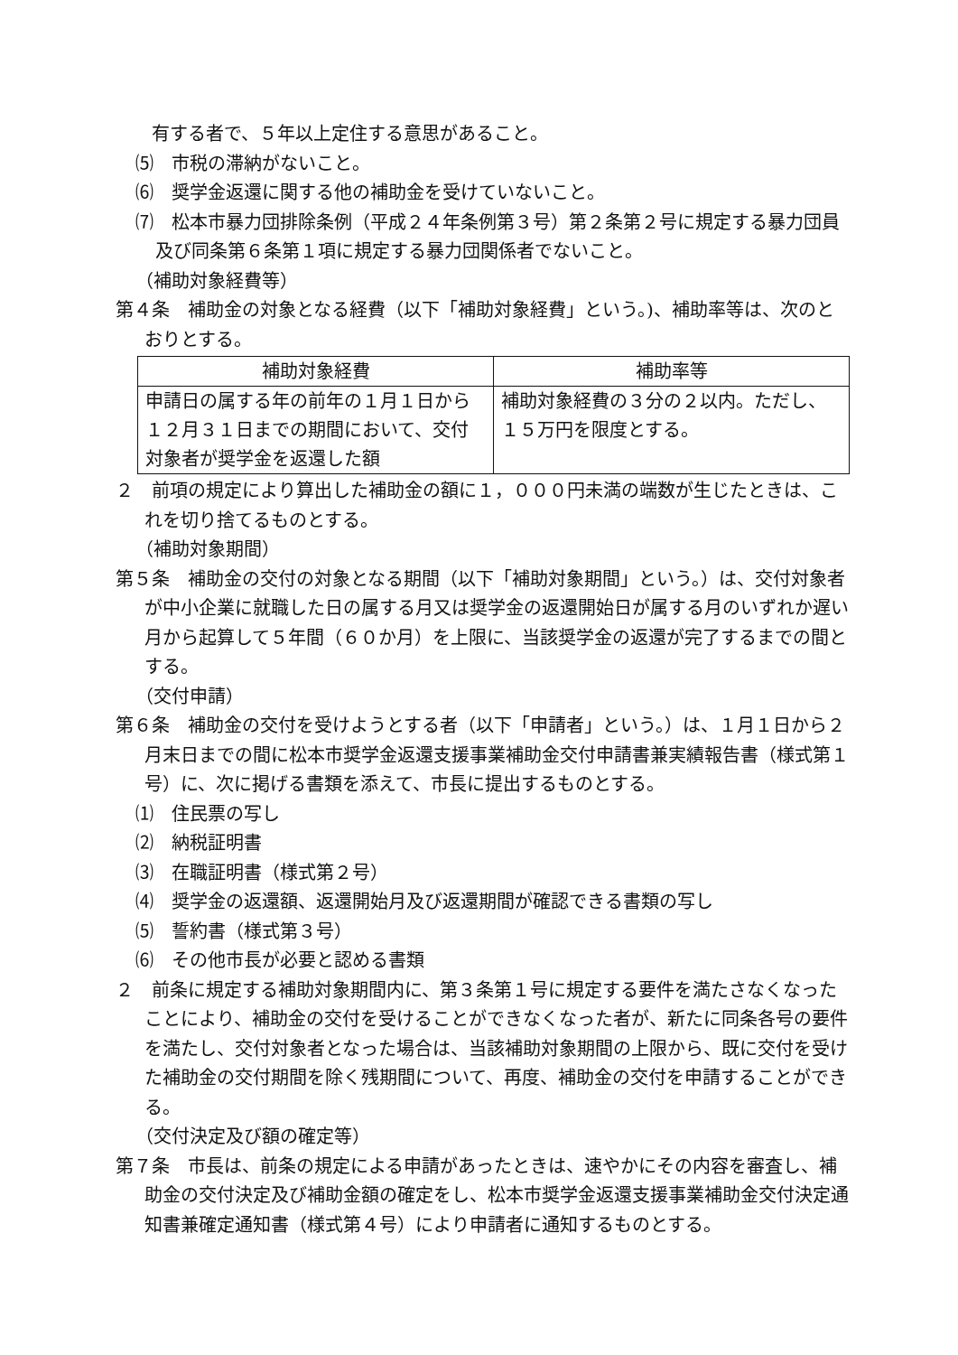有する者で、５年以上定住する意思があること。
⑸　市税の滞納がないこと。
⑹　奨学金返還に関する他の補助金を受けていないこと。
⑺　松本市暴力団排除条例（平成２４年条例第３号）第２条第２号に規定する暴力団員及び同条第６条第１項に規定する暴力団関係者でないこと。
（補助対象経費等）
第４条　補助金の対象となる経費（以下「補助対象経費」という。)、補助率等は、次のとおりとする。
| 補助対象経費 | 補助率等 |
| --- | --- |
| 申請日の属する年の前年の１月１日から１２月３１日までの期間において、交付対象者が奨学金を返還した額 | 補助対象経費の３分の２以内。ただし、１５万円を限度とする。 |
２　前項の規定により算出した補助金の額に１，０００円未満の端数が生じたときは、これを切り捨てるものとする。
（補助対象期間）
第５条　補助金の交付の対象となる期間（以下「補助対象期間」という。）は、交付対象者が中小企業に就職した日の属する月又は奨学金の返還開始日が属する月のいずれか遅い月から起算して５年間（６０か月）を上限に、当該奨学金の返還が完了するまでの間とする。
（交付申請）
第６条　補助金の交付を受けようとする者（以下「申請者」という。）は、１月１日から２月末日までの間に松本市奨学金返還支援事業補助金交付申請書兼実績報告書（様式第１号）に、次に掲げる書類を添えて、市長に提出するものとする。
⑴　住民票の写し
⑵　納税証明書
⑶　在職証明書（様式第２号）
⑷　奨学金の返還額、返還開始月及び返還期間が確認できる書類の写し
⑸　誓約書（様式第３号）
⑹　その他市長が必要と認める書類
２　前条に規定する補助対象期間内に、第３条第１号に規定する要件を満たさなくなったことにより、補助金の交付を受けることができなくなった者が、新たに同条各号の要件を満たし、交付対象者となった場合は、当該補助対象期間の上限から、既に交付を受けた補助金の交付期間を除く残期間について、再度、補助金の交付を申請することができる。
（交付決定及び額の確定等）
第７条　市長は、前条の規定による申請があったときは、速やかにその内容を審査し、補助金の交付決定及び補助金額の確定をし、松本市奨学金返還支援事業補助金交付決定通知書兼確定通知書（様式第４号）により申請者に通知するものとする。